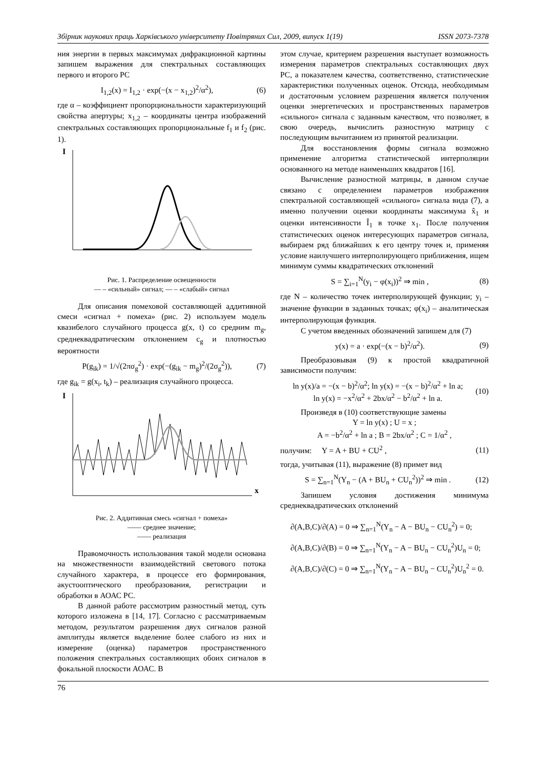Збірник наукових праць Харківського університету Повітряних Сил, 2009, випуск 1(19) ISSN 2073-7378
ния энергии в первых максимумах дифракционной картины запишем выражения для спектральных составляющих первого и второго РС
I<sub>1,2</sub>(x) = I<sub>1,2</sub> · exp(−(x − x<sub>1,2</sub>)<sup>2</sup>/α<sup>2</sup>), (6)
где α – коэффициент пропорциональности характеризующий свойства апертуры; x<sub>1,2</sub> – координаты центра изображений спектральных составляющих пропорциональные f<sub>1</sub> и f<sub>2</sub> (рис. 1).
I
Рис. 1. Распределение освещенности
— – «сильный» сигнал; — – «слабый» сигнал
Для описания помеховой составляющей аддитивной смеси «сигнал + помеха» (рис. 2) используем модель квазибелого случайного процесса g(x, t) со средним m<sub>g</sub>, среднеквадратическим отклонением c<sub>g</sub> и плотностью вероятности
P(g<sub>ik</sub>) = 1/√(2πσ<sub>g</sub><sup>2</sup>) · exp(−(g<sub>ik</sub> − m<sub>g</sub>)<sup>2</sup>/(2σ<sub>g</sub><sup>2</sup>)), (7)
где g<sub>ik</sub> = g(x<sub>i</sub>, t<sub>k</sub>) – реализация случайного процесса.
I
x
Рис. 2. Аддитивная смесь «сигнал + помеха»
—— среднее значение;
—— реализация
Правомочность использования такой модели основана на множественности взаимодействий светового потока случайного характера, в процессе его формирования, акустооптического преобразования, регистрации и обработки в АОАС РС.
В данной работе рассмотрим разностный метод, суть которого изложена в [14, 17]. Согласно с рассматриваемым методом, результатом разрешения двух сигналов разной амплитуды является выделение более слабого из них и измерение (оценка) параметров пространственного положения спектральных составляющих обоих сигналов в фокальной плоскости АОАС. В
этом случае, критерием разрешения выступает возможность измерения параметров спектральных составляющих двух РС, а показателем качества, соответственно, статистические характеристики полученных оценок. Отсюда, необходимым и достаточным условием разрешения является получения оценки энергетических и пространственных параметров «сильного» сигнала с заданным качеством, что позволяет, в свою очередь, вычислить разностную матрицу с последующим вычитанием из принятой реализации.
Для восстановления формы сигнала возможно применение алгоритма статистической интерполяции основанного на методе наименьших квадратов [16].
Вычисление разностной матрицы, в данном случае связано с определением параметров изображения спектральной составляющей «сильного» сигнала вида (7), а именно получении оценки координаты максимума x̂<sub>1</sub> и оценки интенсивности Î<sub>1</sub> в точке x<sub>1</sub>. После получения статистических оценок интересующих параметров сигнала, выбираем ряд ближайших к его центру точек и, применяя условие наилучшего интерполирующего приближения, ищем минимум суммы квадратических отклонений
S = ∑<sub>i=1</sub><sup>N</sup>(y<sub>i</sub> − φ(x<sub>i</sub>))<sup>2</sup> ⇒ min , (8)
где N – количество точек интерполирующей функции; y<sub>i</sub> – значение функции в заданных точках; φ(x<sub>i</sub>) – аналитическая интерполирующая функция.
С учетом введенных обозначений запишем для (7)
y(x) = a · exp(−(x − b)<sup>2</sup>/α<sup>2</sup>). (9)
Преобразовывая (9) к простой квадратичной зависимости получим:
ln y(x)/a = −(x − b)<sup>2</sup>/α<sup>2</sup>; ln y(x) = −(x − b)<sup>2</sup>/α<sup>2</sup> + ln a;
ln y(x) = −x<sup>2</sup>/α<sup>2</sup> + 2bx/α<sup>2</sup> − b<sup>2</sup>/α<sup>2</sup> + ln a. (10)
Произведя в (10) соответствующие замены
Y = ln y(x) ; U = x ;
A = −b<sup>2</sup>/α<sup>2</sup> + ln a ; B = 2bx/α<sup>2</sup> ; C = 1/α<sup>2</sup> ,
получим: Y = A + BU + CU<sup>2</sup> , (11)
тогда, учитывая (11), выражение (8) примет вид
S = ∑<sub>n=1</sub><sup>N</sup>(Y<sub>n</sub> − (A + BU<sub>n</sub> + CU<sub>n</sub><sup>2</sup>))<sup>2</sup> ⇒ min . (12)
Запишем условия достижения минимума среднеквадратических отклонений
∂(A,B,C)/∂(A) = 0 ⇒ ∑<sub>n=1</sub><sup>N</sup>(Y<sub>n</sub> − A − BU<sub>n</sub> − CU<sub>n</sub><sup>2</sup>) = 0;
∂(A,B,C)/∂(B) = 0 ⇒ ∑<sub>n=1</sub><sup>N</sup>(Y<sub>n</sub> − A − BU<sub>n</sub> − CU<sub>n</sub><sup>2</sup>)U<sub>n</sub> = 0;
∂(A,B,C)/∂(C) = 0 ⇒ ∑<sub>n=1</sub><sup>N</sup>(Y<sub>n</sub> − A − BU<sub>n</sub> − CU<sub>n</sub><sup>2</sup>)U<sub>n</sub><sup>2</sup> = 0.
76